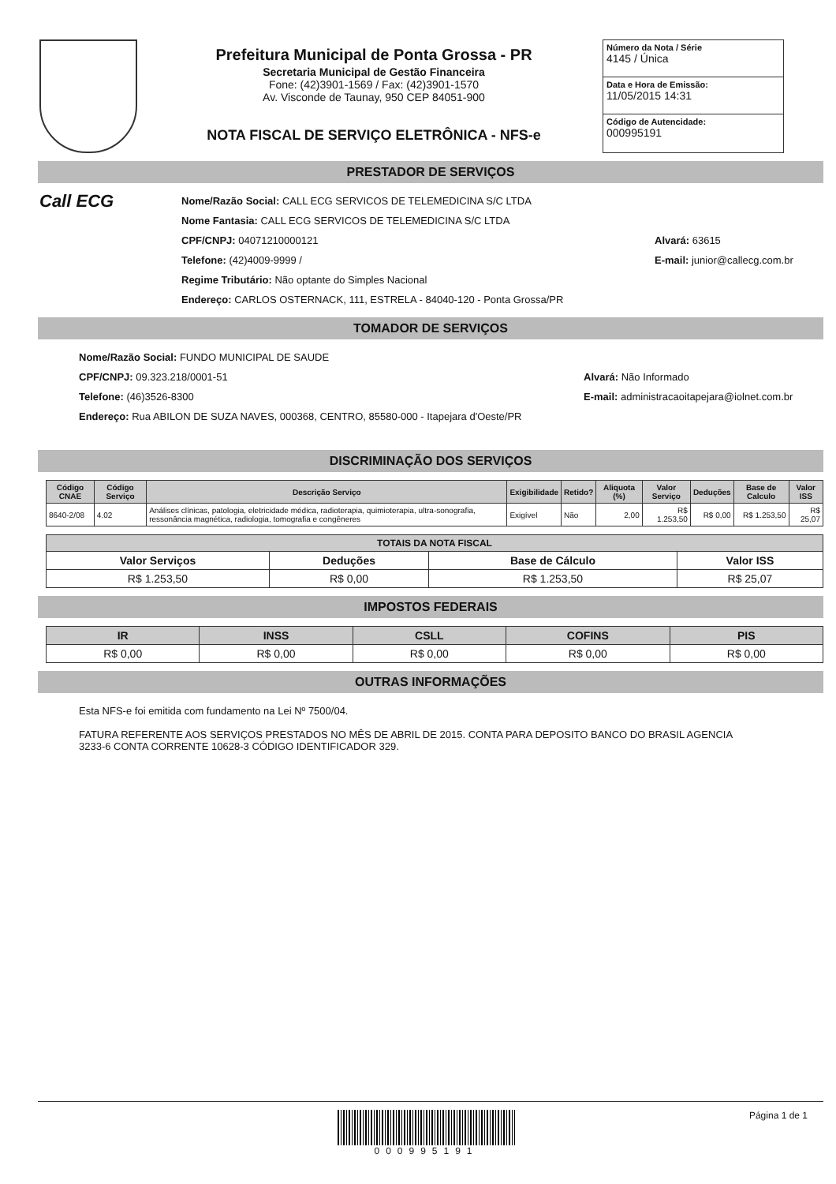Prefeitura Municipal de Ponta Grossa - PR
Secretaria Municipal de Gestão Financeira
Fone: (42)3901-1569 / Fax: (42)3901-1570
Av. Visconde de Taunay, 950 CEP 84051-900
NOTA FISCAL DE SERVIÇO ELETRÔNICA - NFS-e
Número da Nota / Série
4145 / Única
Data e Hora de Emissão:
11/05/2015 14:31
Código de Autencidade:
000995191
PRESTADOR DE SERVIÇOS
Call ECG
Nome/Razão Social: CALL ECG SERVICOS DE TELEMEDICINA S/C LTDA
Nome Fantasia: CALL ECG SERVICOS DE TELEMEDICINA S/C LTDA
CPF/CNPJ: 04071210000121
Telefone: (42)4009-9999 /
Regime Tributário: Não optante do Simples Nacional
Endereço: CARLOS OSTERNACK, 111, ESTRELA - 84040-120 - Ponta Grossa/PR
Alvará: 63615
E-mail: junior@callecg.com.br
TOMADOR DE SERVIÇOS
Nome/Razão Social: FUNDO MUNICIPAL DE SAUDE
CPF/CNPJ: 09.323.218/0001-51
Telefone: (46)3526-8300
Endereço: Rua ABILON DE SUZA NAVES, 000368, CENTRO, 85580-000 - Itapejara d'Oeste/PR
Alvará: Não Informado
E-mail: administracaoitapejara@iolnet.com.br
DISCRIMINAÇÃO DOS SERVIÇOS
| Código CNAE | Código Serviço | Descrição Serviço | Exigibilidade | Retido? | Aliquota (%) | Valor Serviço | Deduções | Base de Calculo | Valor ISS |
| --- | --- | --- | --- | --- | --- | --- | --- | --- | --- |
| 8640-2/08 | 4.02 | Análises clínicas, patologia, eletricidade médica, radioterapia, quimioterapia, ultra-sonografia, ressonância magnética, radiologia, tomografia e congêneres | Exigível | Não | 2,00 | R$ 1.253,50 | R$ 0,00 | R$ 1.253,50 | R$ 25,07 |
| TOTAIS DA NOTA FISCAL | | | |
| --- | --- | --- | --- |
| Valor Serviços | Deduções | Base de Cálculo | Valor ISS |
| R$ 1.253,50 | R$ 0,00 | R$ 1.253,50 | R$ 25,07 |
IMPOSTOS FEDERAIS
| IR | INSS | CSLL | COFINS | PIS |
| --- | --- | --- | --- | --- |
| R$ 0,00 | R$ 0,00 | R$ 0,00 | R$ 0,00 | R$ 0,00 |
OUTRAS INFORMAÇÕES
Esta NFS-e foi emitida com fundamento na Lei Nº 7500/04.
FATURA REFERENTE AOS SERVIÇOS PRESTADOS NO MÊS DE ABRIL DE 2015. CONTA PARA DEPOSITO BANCO DO BRASIL AGENCIA 3233-6 CONTA CORRENTE 10628-3 CÓDIGO IDENTIFICADOR 329.
000995191 Página 1 de 1